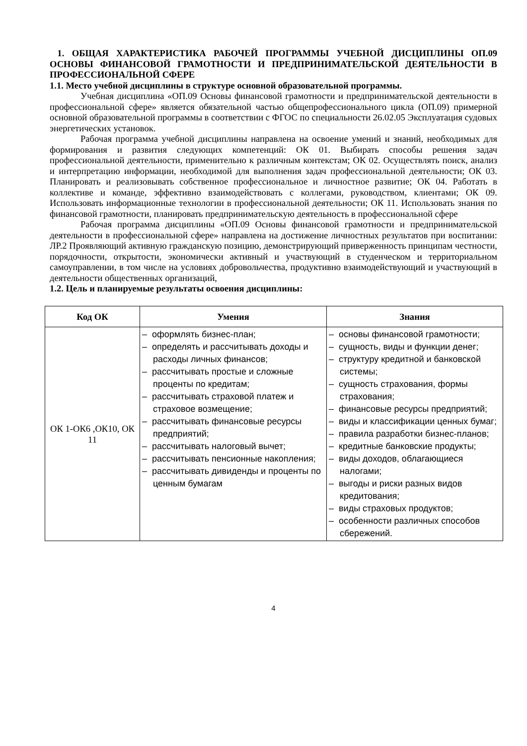1. ОБЩАЯ ХАРАКТЕРИСТИКА РАБОЧЕЙ ПРОГРАММЫ УЧЕБНОЙ ДИСЦИПЛИНЫ ОП.09 ОСНОВЫ ФИНАНСОВОЙ ГРАМОТНОСТИ И ПРЕДПРИНИМАТЕЛЬСКОЙ ДЕЯТЕЛЬНОСТИ В ПРОФЕССИОНАЛЬНОЙ СФЕРЕ
1.1. Место учебной дисциплины в структуре основной образовательной программы.
Учебная дисциплина «ОП.09 Основы финансовой грамотности и предпринимательской деятельности в профессиональной сфере» является обязательной частью общепрофессионального цикла (ОП.09) примерной основной образовательной программы в соответствии с ФГОС по специальности 26.02.05 Эксплуатация судовых энергетических установок.
Рабочая программа учебной дисциплины направлена на освоение умений и знаний, необходимых для формирования и развития следующих компетенций: ОК 01. Выбирать способы решения задач профессиональной деятельности, применительно к различным контекстам; ОК 02. Осуществлять поиск, анализ и интерпретацию информации, необходимой для выполнения задач профессиональной деятельности; ОК 03. Планировать и реализовывать собственное профессиональное и личностное развитие; ОК 04. Работать в коллективе и команде, эффективно взаимодействовать с коллегами, руководством, клиентами; ОК 09. Использовать информационные технологии в профессиональной деятельности; ОК 11. Использовать знания по финансовой грамотности, планировать предпринимательскую деятельность в профессиональной сфере
Рабочая программа дисциплины «ОП.09 Основы финансовой грамотности и предпринимательской деятельности в профессиональной сфере» направлена на достижение личностных результатов при воспитании: ЛР.2 Проявляющий активную гражданскую позицию, демонстрирующий приверженность принципам честности, порядочности, открытости, экономически активный и участвующий в студенческом и территориальном самоуправлении, в том числе на условиях добровольчества, продуктивно взаимодействующий и участвующий в деятельности общественных организаций,
1.2. Цель и планируемые результаты освоения дисциплины:
| Код ОК | Умения | Знания |
| --- | --- | --- |
| ОК 1-ОК6 ,ОК10, ОК 11 | – оформлять бизнес-план; – определять и рассчитывать доходы и расходы личных финансов; – рассчитывать простые и сложные проценты по кредитам; – рассчитывать страховой платеж и страховое возмещение; – рассчитывать финансовые ресурсы предприятий; – рассчитывать налоговый вычет; – рассчитывать пенсионные накопления; – рассчитывать дивиденды и проценты по ценным бумагам | – основы финансовой грамотности; – сущность, виды и функции денег; – структуру кредитной и банковской системы; – сущность страхования, формы страхования; – финансовые ресурсы предприятий; – виды и классификации ценных бумаг; – правила разработки бизнес-планов; – кредитные банковские продукты; – виды доходов, облагающиеся налогами; – выгоды и риски разных видов кредитования; – виды страховых продуктов; – особенности различных способов сбережений. |
4